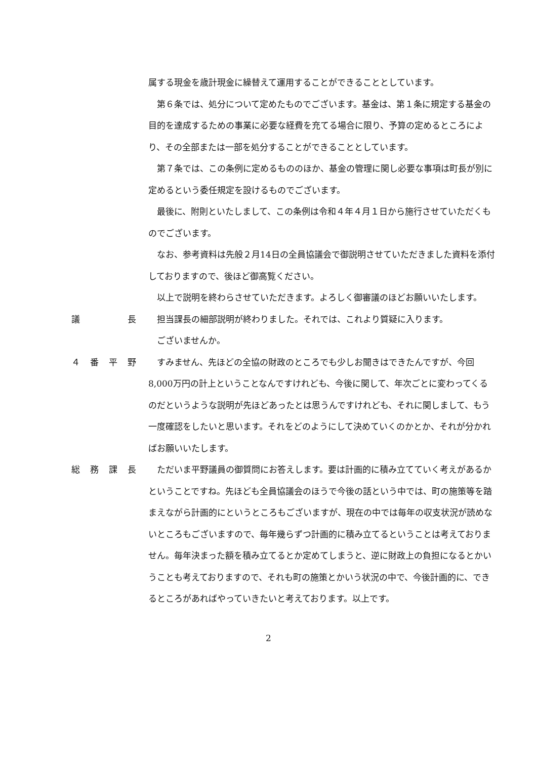属する現金を歳計現金に繰替えて運用することができることとしています。
　第６条では、処分について定めたものでございます。基金は、第１条に規定する基金の目的を達成するための事業に必要な経費を充てる場合に限り、予算の定めるところにより、その全部または一部を処分することができることとしています。
　第７条では、この条例に定めるもののほか、基金の管理に関し必要な事項は町長が別に定めるという委任規定を設けるものでございます。
　最後に、附則といたしまして、この条例は令和４年４月１日から施行させていただくものでございます。
　なお、参考資料は先般２月14日の全員協議会で御説明させていただきました資料を添付しておりますので、後ほど御高覧ください。
　以上で説明を終わらさせていただきます。よろしく御審議のほどお願いいたします。
議 長 　担当課長の細部説明が終わりました。それでは、これより質疑に入ります。
　ございませんか。
４ 番 平 野 　すみません、先ほどの全協の財政のところでも少しお聞きはできたんですが、今回8,000万円の計上ということなんですけれども、今後に関して、年次ごとに変わってくるのだというような説明が先ほどあったとは思うんですけれども、それに関しまして、もう一度確認をしたいと思います。それをどのようにして決めていくのかとか、それが分かればお願いいたします。
総 務 課 長 　ただいま平野議員の御質問にお答えします。要は計画的に積み立てていく考えがあるかということですね。先ほども全員協議会のほうで今後の話という中では、町の施策等を踏まえながら計画的にというところもございますが、現在の中では毎年の収支状況が読めないところもございますので、毎年幾らずつ計画的に積み立てるということは考えておりません。毎年決まった額を積み立てるとか定めてしまうと、逆に財政上の負担になるとかいうことも考えておりますので、それも町の施策とかいう状況の中で、今後計画的に、できるところがあればやっていきたいと考えております。以上です。
2